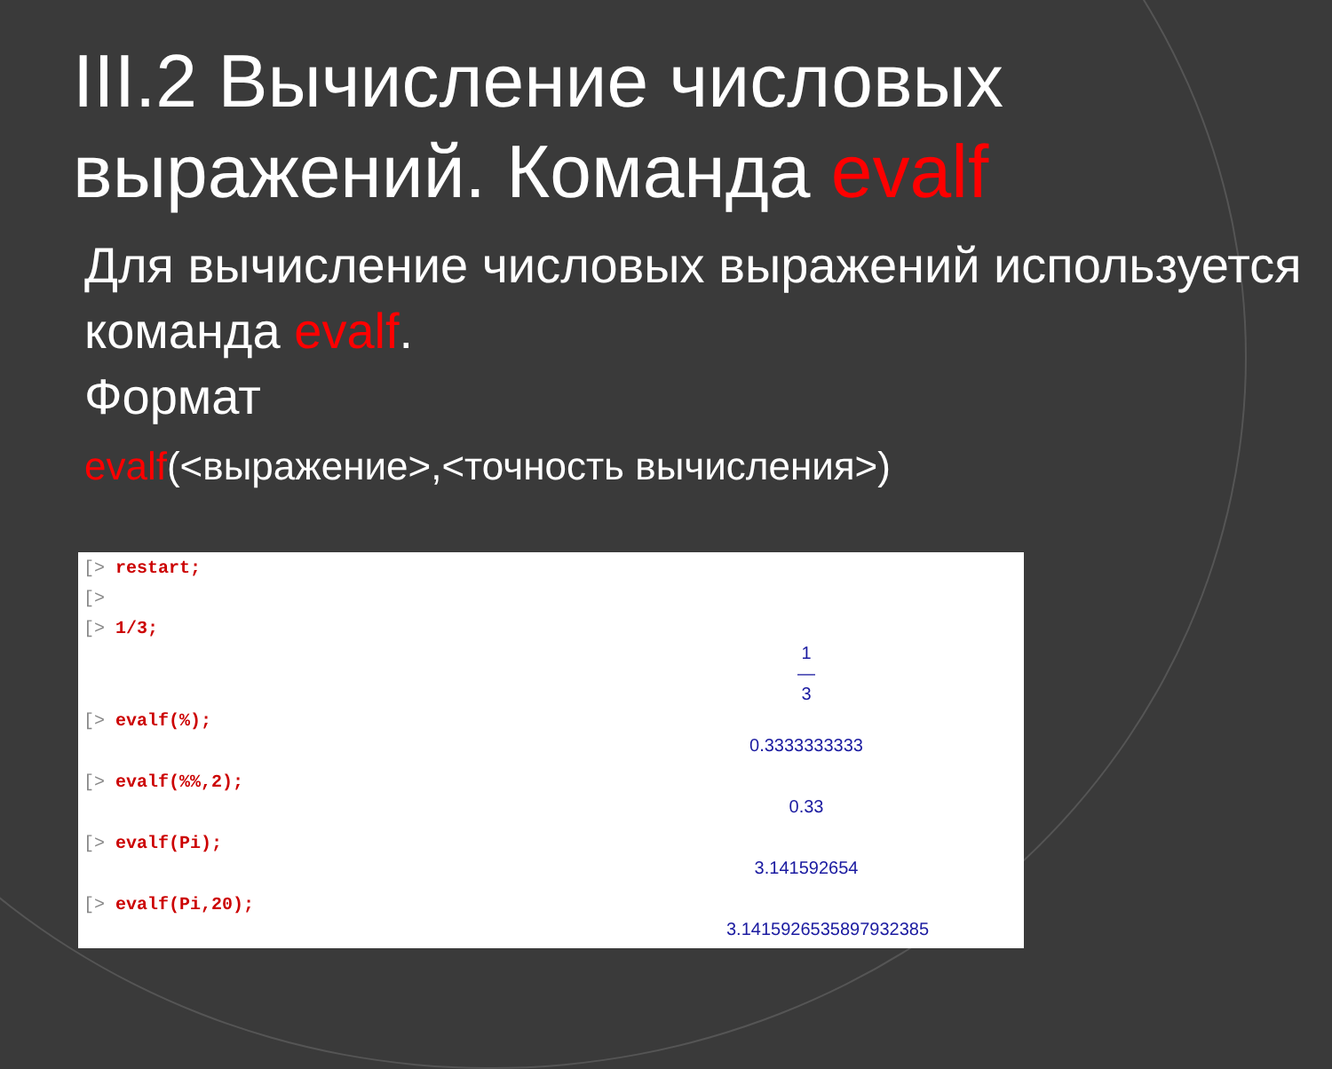III.2 Вычисление числовых выражений. Команда evalf
Для вычисление числовых выражений используется команда evalf.
Формат
evalf(<выражение>,<точность вычисления>)
[> restart;
[>
[> 1/3;
1
—
3
[> evalf(%);
0.3333333333
[> evalf(%%,2);
0.33
[> evalf(Pi);
3.141592654
[> evalf(Pi,20);
3.1415926535897932385